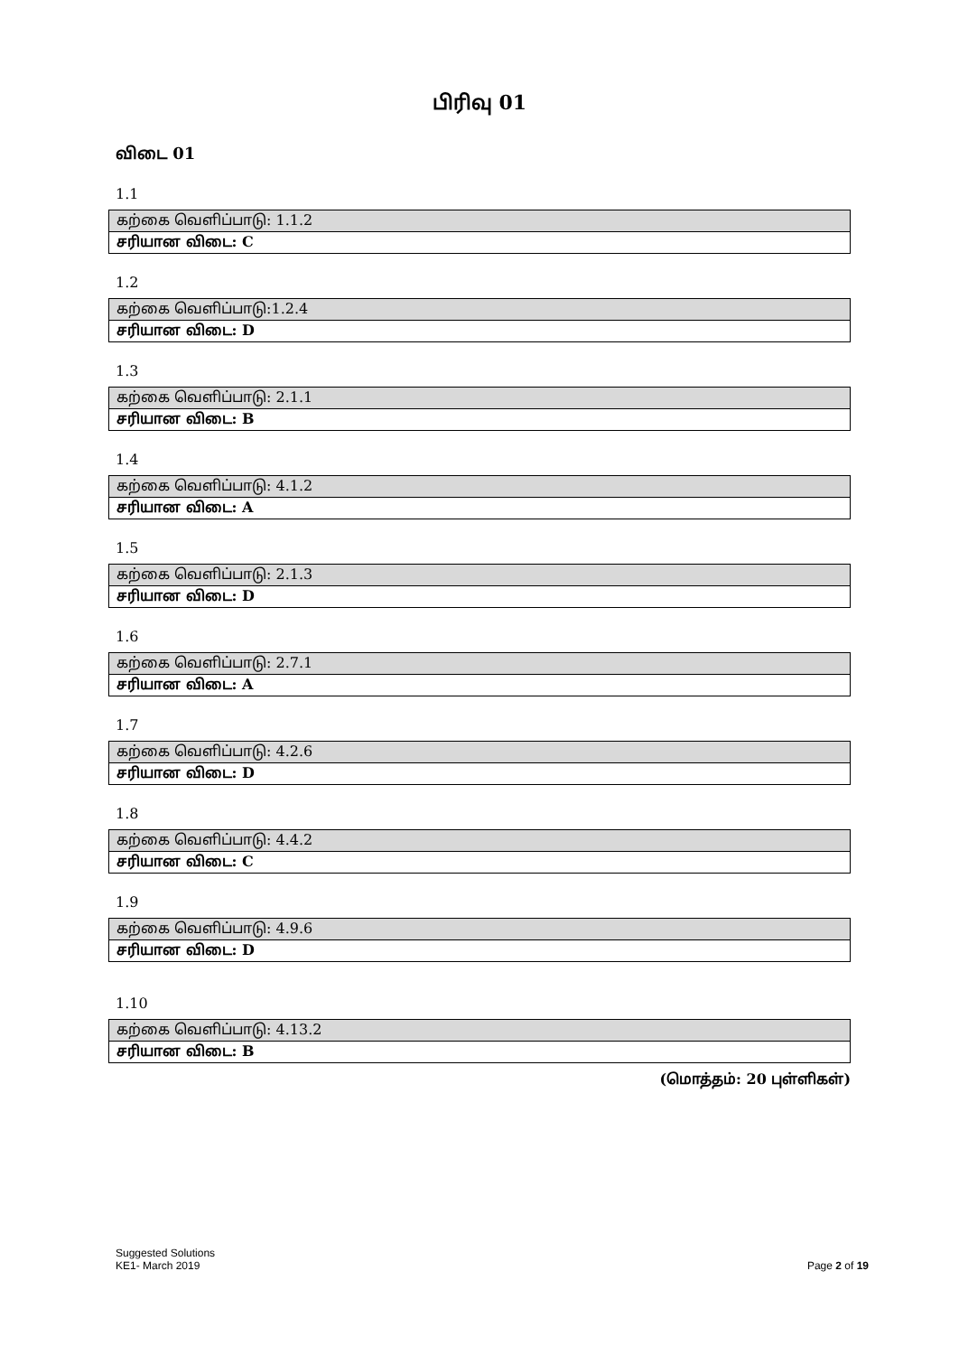பிரிவு 01
விடை 01
1.1
| கற்கை வெளிப்பாடு: 1.1.2 |
| சரியான விடை: C |
1.2
| கற்கை வெளிப்பாடு:1.2.4 |
| சரியான விடை: D |
1.3
| கற்கை வெளிப்பாடு: 2.1.1 |
| சரியான விடை: B |
1.4
| கற்கை வெளிப்பாடு: 4.1.2 |
| சரியான விடை: A |
1.5
| கற்கை வெளிப்பாடு: 2.1.3 |
| சரியான விடை: D |
1.6
| கற்கை வெளிப்பாடு: 2.7.1 |
| சரியான விடை: A |
1.7
| கற்கை வெளிப்பாடு: 4.2.6 |
| சரியான விடை: D |
1.8
| கற்கை வெளிப்பாடு: 4.4.2 |
| சரியான விடை: C |
1.9
| கற்கை வெளிப்பாடு: 4.9.6 |
| சரியான விடை: D |
1.10
| கற்கை வெளிப்பாடு: 4.13.2 |
| சரியான விடை: B |
(மொத்தம்: 20 புள்ளிகள்)
Suggested Solutions
KE1- March 2019
Page 2 of 19